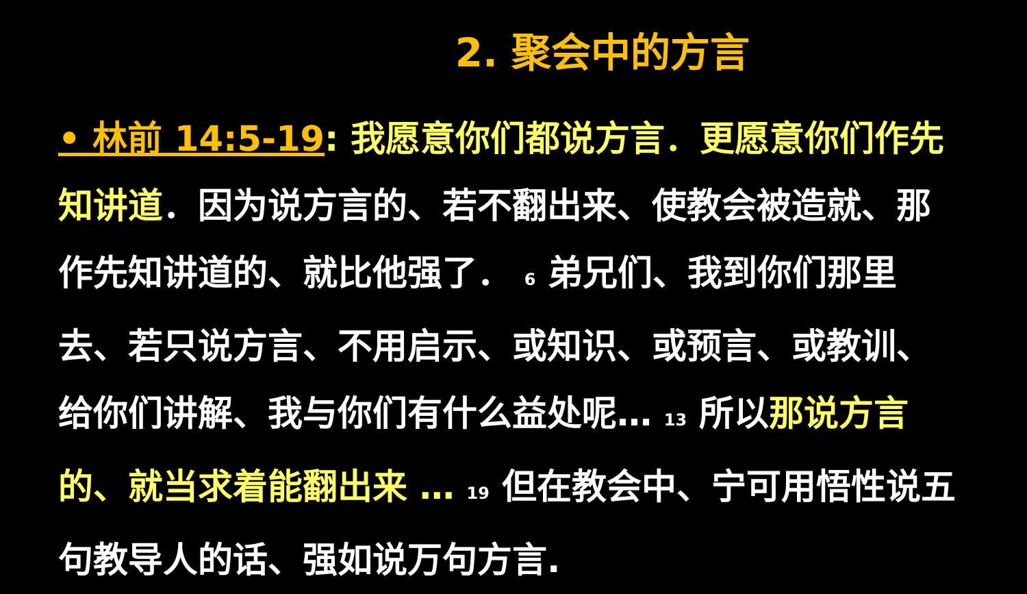2. 聚会中的方言
• 林前 14:5-19: 我愿意你们都说方言．更愿意你们作先知讲道．因为说方言的、若不翻出来、使教会被造就、那作先知讲道的、就比他强了． <sup>6</sup> 弟兄们、我到你们那里去、若只说方言、不用启示、或知识、或预言、或教训、给你们讲解、我与你们有什么益处呢… <sup>13</sup> 所以那说方言的、就当求着能翻出来 … <sup>19</sup> 但在教会中、宁可用悟性说五句教导人的话、强如说万句方言.